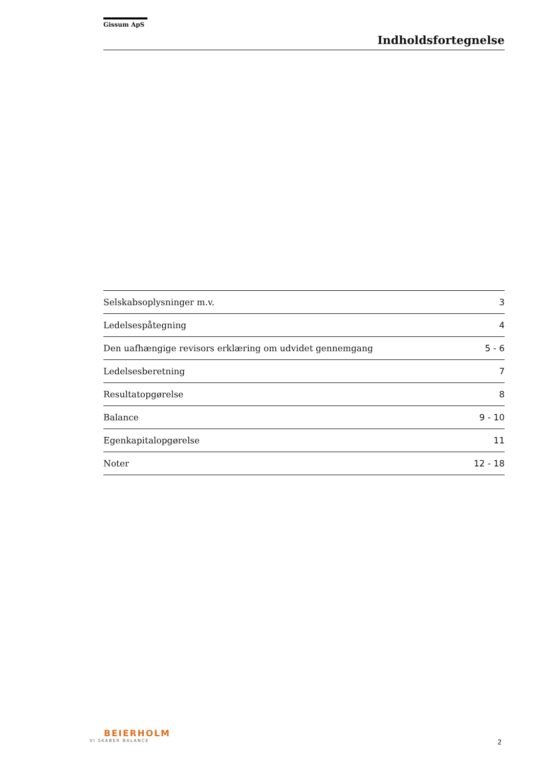Gissum ApS
Indholdsfortegnelse
Selskabsoplysninger m.v. 3
Ledelsespåtegning 4
Den uafhængige revisors erklæring om udvidet gennemgang 5 - 6
Ledelsesberetning 7
Resultatopgørelse 8
Balance 9 - 10
Egenkapitalopgørelse 11
Noter 12 - 18
BEIERHOLM
VI SKABER BALANCE
2